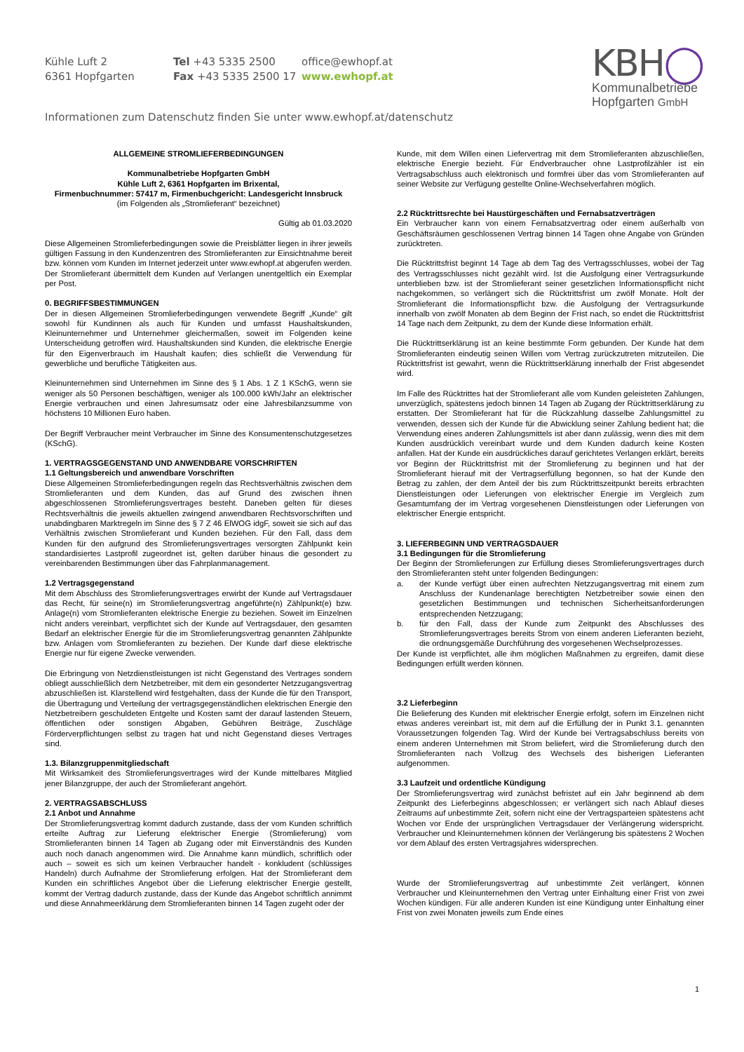Kühle Luft 2
6361 Hopfgarten
Tel +43 5335 2500
Fax +43 5335 2500 17
office@ewhopf.at
www.ewhopf.at
Informationen zum Datenschutz finden Sie unter www.ewhopf.at/datenschutz
KBH◯
Kommunalbetriebe
Hopfgarten GmbH
ALLGEMEINE STROMLIEFERBEDINGUNGEN
Kommunalbetriebe Hopfgarten GmbH
Kühle Luft 2, 6361 Hopfgarten im Brixental,
Firmenbuchnummer: 57417 m, Firmenbuchgericht: Landesgericht Innsbruck
(im Folgenden als „Stromlieferant“ bezeichnet)
Gültig ab 01.03.2020
Diese Allgemeinen Stromlieferbedingungen sowie die Preisblätter liegen in ihrer jeweils gültigen Fassung in den Kundenzentren des Stromlieferanten zur Einsichtnahme bereit bzw. können vom Kunden im Internet jederzeit unter www.ewhopf.at abgerufen werden. Der Stromlieferant übermittelt dem Kunden auf Verlangen unentgeltlich ein Exemplar per Post.
0. BEGRIFFSBESTIMMUNGEN
Der in diesen Allgemeinen Stromlieferbedingungen verwendete Begriff „Kunde“ gilt sowohl für Kundinnen als auch für Kunden und umfasst Haushaltskunden, Kleinunternehmer und Unternehmer gleichermaßen, soweit im Folgenden keine Unterscheidung getroffen wird. Haushaltskunden sind Kunden, die elektrische Energie für den Eigenverbrauch im Haushalt kaufen; dies schließt die Verwendung für gewerbliche und berufliche Tätigkeiten aus.
Kleinunternehmen sind Unternehmen im Sinne des § 1 Abs. 1 Z 1 KSchG, wenn sie weniger als 50 Personen beschäftigen, weniger als 100.000 kWh/Jahr an elektrischer Energie verbrauchen und einen Jahresumsatz oder eine Jahresbilanzsumme von höchstens 10 Millionen Euro haben.
Der Begriff Verbraucher meint Verbraucher im Sinne des Konsumentenschutzgesetzes (KSchG).
1. VERTRAGSGEGENSTAND UND ANWENDBARE VORSCHRIFTEN
1.1 Geltungsbereich und anwendbare Vorschriften
Diese Allgemeinen Stromlieferbedingungen regeln das Rechtsverhältnis zwischen dem Stromlieferanten und dem Kunden, das auf Grund des zwischen ihnen abgeschlossenen Stromlieferungsvertrages besteht. Daneben gelten für dieses Rechtsverhältnis die jeweils aktuellen zwingend anwendbaren Rechtsvorschriften und unabdingbaren Marktregeln im Sinne des § 7 Z 46 ElWOG idgF, soweit sie sich auf das Verhältnis zwischen Stromlieferant und Kunden beziehen. Für den Fall, dass dem Kunden für den aufgrund des Stromlieferungsvertrages versorgten Zählpunkt kein standardisiertes Lastprofil zugeordnet ist, gelten darüber hinaus die gesondert zu vereinbarenden Bestimmungen über das Fahrplanmanagement.
1.2 Vertragsgegenstand
Mit dem Abschluss des Stromlieferungsvertrages erwirbt der Kunde auf Vertragsdauer das Recht, für seine(n) im Stromlieferungsvertrag angeführte(n) Zählpunkt(e) bzw. Anlage(n) vom Stromlieferanten elektrische Energie zu beziehen. Soweit im Einzelnen nicht anders vereinbart, verpflichtet sich der Kunde auf Vertragsdauer, den gesamten Bedarf an elektrischer Energie für die im Stromlieferungsvertrag genannten Zählpunkte bzw. Anlagen vom Stromlieferanten zu beziehen. Der Kunde darf diese elektrische Energie nur für eigene Zwecke verwenden.
Die Erbringung von Netzdienstleistungen ist nicht Gegenstand des Vertrages sondern obliegt ausschließlich dem Netzbetreiber, mit dem ein gesonderter Netzzugangsvertrag abzuschließen ist. Klarstellend wird festgehalten, dass der Kunde die für den Transport, die Übertragung und Verteilung der vertragsgegenständlichen elektrischen Energie den Netzbetreibern geschuldeten Entgelte und Kosten samt der darauf lastenden Steuern, öffentlichen oder sonstigen Abgaben, Gebühren Beiträge, Zuschläge Förderverpflichtungen selbst zu tragen hat und nicht Gegenstand dieses Vertrages sind.
1.3. Bilanzgruppenmitgliedschaft
Mit Wirksamkeit des Stromlieferungsvertrages wird der Kunde mittelbares Mitglied jener Bilanzgruppe, der auch der Stromlieferant angehört.
2. VERTRAGSABSCHLUSS
2.1 Anbot und Annahme
Der Stromlieferungsvertrag kommt dadurch zustande, dass der vom Kunden schriftlich erteilte Auftrag zur Lieferung elektrischer Energie (Stromlieferung) vom Stromlieferanten binnen 14 Tagen ab Zugang oder mit Einverständnis des Kunden auch noch danach angenommen wird. Die Annahme kann mündlich, schriftlich oder auch – soweit es sich um keinen Verbraucher handelt - konkludent (schlüssiges Handeln) durch Aufnahme der Stromlieferung erfolgen. Hat der Stromlieferant dem Kunden ein schriftliches Angebot über die Lieferung elektrischer Energie gestellt, kommt der Vertrag dadurch zustande, dass der Kunde das Angebot schriftlich annimmt und diese Annahmeerklärung dem Stromlieferanten binnen 14 Tagen zugeht oder der
Kunde, mit dem Willen einen Liefervertrag mit dem Stromlieferanten abzuschließen, elektrische Energie bezieht. Für Endverbraucher ohne Lastprofilzähler ist ein Vertragsabschluss auch elektronisch und formfrei über das vom Stromlieferanten auf seiner Website zur Verfügung gestellte Online-Wechselverfahren möglich.
2.2 Rücktrittsrechte bei Haustürgeschäften und Fernabsatzverträgen
Ein Verbraucher kann von einem Fernabsatzvertrag oder einem außerhalb von Geschäftsräumen geschlossenen Vertrag binnen 14 Tagen ohne Angabe von Gründen zurücktreten.
Die Rücktrittsfrist beginnt 14 Tage ab dem Tag des Vertragsschlusses, wobei der Tag des Vertragsschlusses nicht gezählt wird. Ist die Ausfolgung einer Vertragsurkunde unterblieben bzw. ist der Stromlieferant seiner gesetzlichen Informationspflicht nicht nachgekommen, so verlängert sich die Rücktrittsfrist um zwölf Monate. Holt der Stromlieferant die Informationspflicht bzw. die Ausfolgung der Vertragsurkunde innerhalb von zwölf Monaten ab dem Beginn der Frist nach, so endet die Rücktrittsfrist 14 Tage nach dem Zeitpunkt, zu dem der Kunde diese Information erhält.
Die Rücktrittserklärung ist an keine bestimmte Form gebunden. Der Kunde hat dem Stromlieferanten eindeutig seinen Willen vom Vertrag zurückzutreten mitzuteilen. Die Rücktrittsfrist ist gewahrt, wenn die Rücktrittserklärung innerhalb der Frist abgesendet wird.
Im Falle des Rücktrittes hat der Stromlieferant alle vom Kunden geleisteten Zahlungen, unverzüglich, spätestens jedoch binnen 14 Tagen ab Zugang der Rücktrittserklärung zu erstatten. Der Stromlieferant hat für die Rückzahlung dasselbe Zahlungsmittel zu verwenden, dessen sich der Kunde für die Abwicklung seiner Zahlung bedient hat; die Verwendung eines anderen Zahlungsmittels ist aber dann zulässig, wenn dies mit dem Kunden ausdrücklich vereinbart wurde und dem Kunden dadurch keine Kosten anfallen. Hat der Kunde ein ausdrückliches darauf gerichtetes Verlangen erklärt, bereits vor Beginn der Rücktrittsfrist mit der Stromlieferung zu beginnen und hat der Stromlieferant hierauf mit der Vertragserfüllung begonnen, so hat der Kunde den Betrag zu zahlen, der dem Anteil der bis zum Rücktrittszeitpunkt bereits erbrachten Dienstleistungen oder Lieferungen von elektrischer Energie im Vergleich zum Gesamtumfang der im Vertrag vorgesehenen Dienstleistungen oder Lieferungen von elektrischer Energie entspricht.
3. LIEFERBEGINN UND VERTRAGSDAUER
3.1 Bedingungen für die Stromlieferung
Der Beginn der Stromlieferungen zur Erfüllung dieses Stromlieferungsvertrages durch den Stromlieferanten steht unter folgenden Bedingungen:
a. der Kunde verfügt über einen aufrechten Netzzugangsvertrag mit einem zum Anschluss der Kundenanlage berechtigten Netzbetreiber sowie einen den gesetzlichen Bestimmungen und technischen Sicherheitsanforderungen entsprechenden Netzzugang;
b. für den Fall, dass der Kunde zum Zeitpunkt des Abschlusses des Stromlieferungsvertrages bereits Strom von einem anderen Lieferanten bezieht, die ordnungsgemäße Durchführung des vorgesehenen Wechselprozesses.
Der Kunde ist verpflichtet, alle ihm möglichen Maßnahmen zu ergreifen, damit diese Bedingungen erfüllt werden können.
3.2 Lieferbeginn
Die Belieferung des Kunden mit elektrischer Energie erfolgt, sofern im Einzelnen nicht etwas anderes vereinbart ist, mit dem auf die Erfüllung der in Punkt 3.1. genannten Voraussetzungen folgenden Tag. Wird der Kunde bei Vertragsabschluss bereits von einem anderen Unternehmen mit Strom beliefert, wird die Stromlieferung durch den Stromlieferanten nach Vollzug des Wechsels des bisherigen Lieferanten aufgenommen.
3.3 Laufzeit und ordentliche Kündigung
Der Stromlieferungsvertrag wird zunächst befristet auf ein Jahr beginnend ab dem Zeitpunkt des Lieferbeginns abgeschlossen; er verlängert sich nach Ablauf dieses Zeitraums auf unbestimmte Zeit, sofern nicht eine der Vertragsparteien spätestens acht Wochen vor Ende der ursprünglichen Vertragsdauer der Verlängerung widerspricht. Verbraucher und Kleinunternehmen können der Verlängerung bis spätestens 2 Wochen vor dem Ablauf des ersten Vertragsjahres widersprechen.
Wurde der Stromlieferungsvertrag auf unbestimmte Zeit verlängert, können Verbraucher und Kleinunternehmen den Vertrag unter Einhaltung einer Frist von zwei Wochen kündigen. Für alle anderen Kunden ist eine Kündigung unter Einhaltung einer Frist von zwei Monaten jeweils zum Ende eines
1